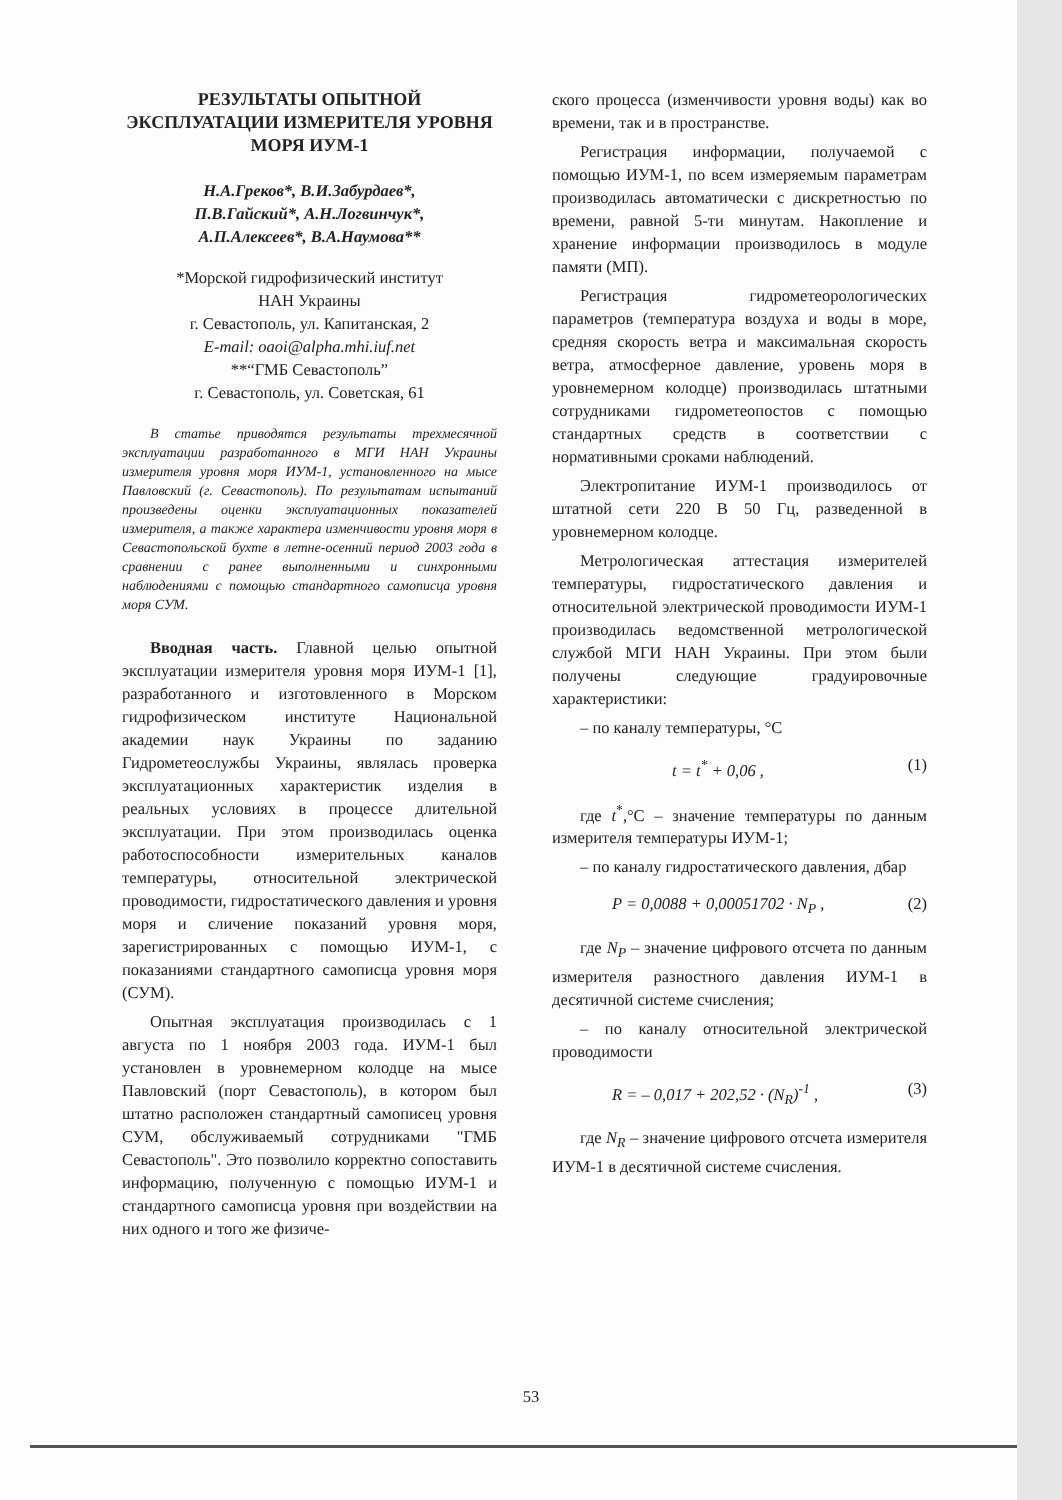РЕЗУЛЬТАТЫ ОПЫТНОЙ ЭКСПЛУАТАЦИИ ИЗМЕРИТЕЛЯ УРОВНЯ МОРЯ ИУМ-1
Н.А.Греков*, В.И.Забурдаев*,
П.В.Гайский*, А.Н.Логвинчук*,
А.П.Алексеев*, В.А.Наумова**
*Морской гидрофизический институт
НАН Украины
г. Севастополь, ул. Капитанская, 2
E-mail: oaoi@alpha.mhi.iuf.net
**“ГМБ Севастополь”
г. Севастополь, ул. Советская, 61
В статье приводятся результаты трехмесячной эксплуатации разработанного в МГИ НАН Украины измерителя уровня моря ИУМ-1, установленного на мысе Павловский (г. Севастополь). По результатам испытаний произведены оценки эксплуатационных показателей измерителя, а также характера изменчивости уровня моря в Севастопольской бухте в летне-осенний период 2003 года в сравнении с ранее выполненными и синхронными наблюдениями с помощью стандартного самописца уровня моря СУМ.
Вводная часть. Главной целью опытной эксплуатации измерителя уровня моря ИУМ-1 [1], разработанного и изготовленного в Морском гидрофизическом институте Национальной академии наук Украины по заданию Гидрометеослужбы Украины, являлась проверка эксплуатационных характеристик изделия в реальных условиях в процессе длительной эксплуатации. При этом производилась оценка работоспособности измерительных каналов температуры, относительной электрической проводимости, гидростатического давления и уровня моря и сличение показаний уровня моря, зарегистрированных с помощью ИУМ-1, с показаниями стандартного самописца уровня моря (СУМ).
Опытная эксплуатация производилась с 1 августа по 1 ноября 2003 года. ИУМ-1 был установлен в уровнемерном колодце на мысе Павловский (порт Севастополь), в котором был штатно расположен стандартный самописец уровня СУМ, обслуживаемый сотрудниками "ГМБ Севастополь". Это позволило корректно сопоставить информацию, полученную с помощью ИУМ-1 и стандартного самописца уровня при воздействии на них одного и того же физиче-
ского процесса (изменчивости уровня воды) как во времени, так и в пространстве.
Регистрация информации, получаемой с помощью ИУМ-1, по всем измеряемым параметрам производилась автоматически с дискретностью по времени, равной 5-ти минутам. Накопление и хранение информации производилось в модуле памяти (МП).
Регистрация гидрометеорологических параметров (температура воздуха и воды в море, средняя скорость ветра и максимальная скорость ветра, атмосферное давление, уровень моря в уровнемерном колодце) производилась штатными сотрудниками гидрометеопостов с помощью стандартных средств в соответствии с нормативными сроками наблюдений.
Электропитание ИУМ-1 производилось от штатной сети 220 В 50 Гц, разведенной в уровнемерном колодце.
Метрологическая аттестация измерителей температуры, гидростатического давления и относительной электрической проводимости ИУМ-1 производилась ведомственной метрологической службой МГИ НАН Украины. При этом были получены следующие градуировочные характеристики:
– по каналу температуры, °С
t = t<sup>*</sup> + 0,06 , (1)
где t<sup>*</sup>,°С – значение температуры по данным измерителя температуры ИУМ-1;
– по каналу гидростатического давления, дбар
P = 0,0088 + 0,00051702 · N<sub>P</sub> , (2)
где N<sub>P</sub> – значение цифрового отсчета по данным измерителя разностного давления ИУМ-1 в десятичной системе счисления;
– по каналу относительной электрической проводимости
R = – 0,017 + 202,52 · (N<sub>R</sub>)<sup>-1</sup> , (3)
где N<sub>R</sub> – значение цифрового отсчета измерителя ИУМ-1 в десятичной системе счисления.
53